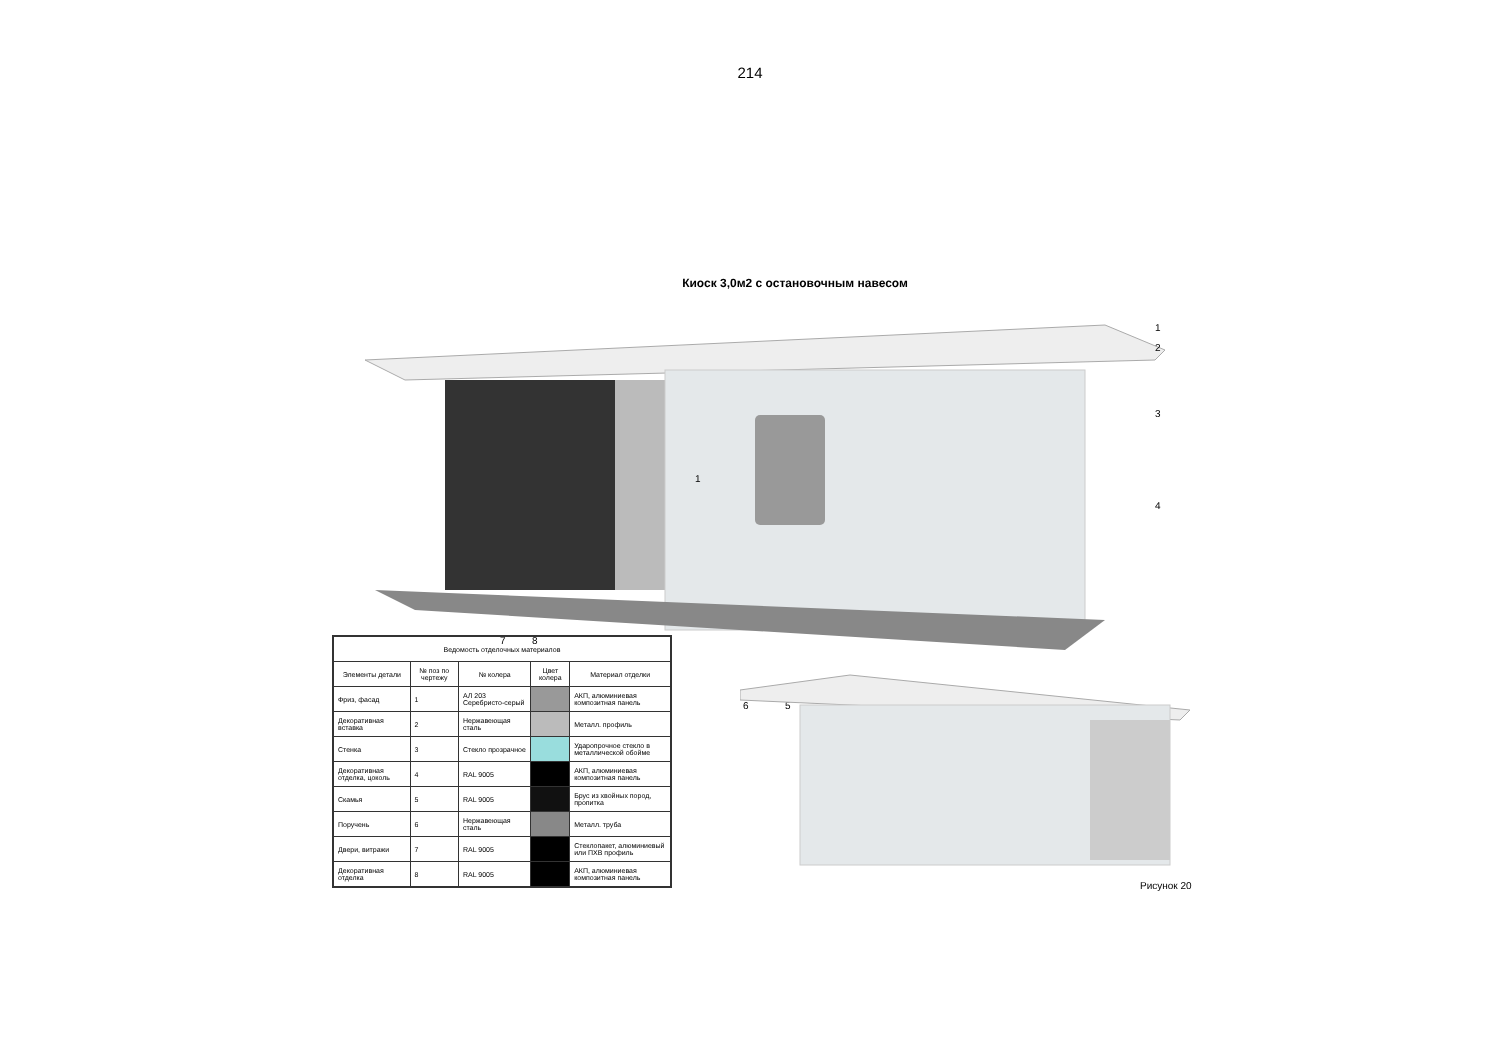214
Киоск 3,0м2 с остановочным навесом
1
2
3
1
4
7 8
6 5
| Ведомость отделочных материалов | | | | |
| --- | --- | --- | --- | --- |
| Элементы детали | № поз по чертежу | № колера | Цвет колера | Материал отделки |
| Фриз, фасад | 1 | АЛ 203 Серебристо-серый | | АКП, алюминиевая композитная панель |
| Декоративная вставка | 2 | Нержавеющая сталь | | Металл. профиль |
| Стенка | 3 | Стекло прозрачное | | Ударопрочное стекло в металлической обойме |
| Декоративная отделка, цоколь | 4 | RAL 9005 | | АКП, алюминиевая композитная панель |
| Скамья | 5 | RAL 9005 | | Брус из хвойных пород, пропитка |
| Поручень | 6 | Нержавеющая сталь | | Металл. труба |
| Двери, витражи | 7 | RAL 9005 | | Стеклопакет, алюминиевый или ПХВ профиль |
| Декоративная отделка | 8 | RAL 9005 | | АКП, алюминиевая композитная панель |
Рисунок 20